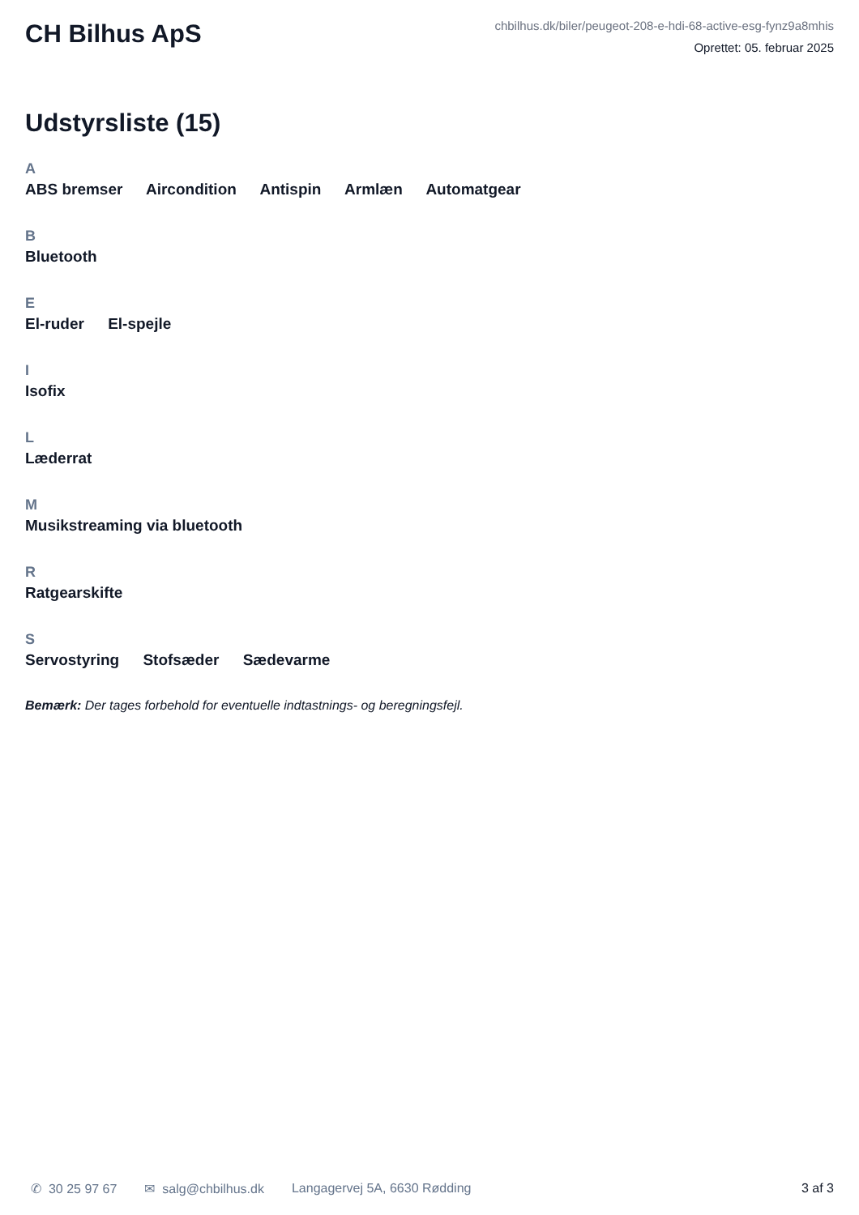CH Bilhus ApS
chbilhus.dk/biler/peugeot-208-e-hdi-68-active-esg-fynz9a8mhis
Oprettet: 05. februar 2025
Udstyrsliste (15)
A
ABS bremser Aircondition Antispin Armlæn Automatgear
B
Bluetooth
E
El-ruder El-spejle
I
Isofix
L
Læderrat
M
Musikstreaming via bluetooth
R
Ratgearskifte
S
Servostyring Stofsæder Sædevarme
Bemærk: Der tages forbehold for eventuelle indtastnings- og beregningsfejl.
✆ 30 25 97 67 ✉ salg@chbilhus.dk Langagervej 5A, 6630 Rødding 3 af 3